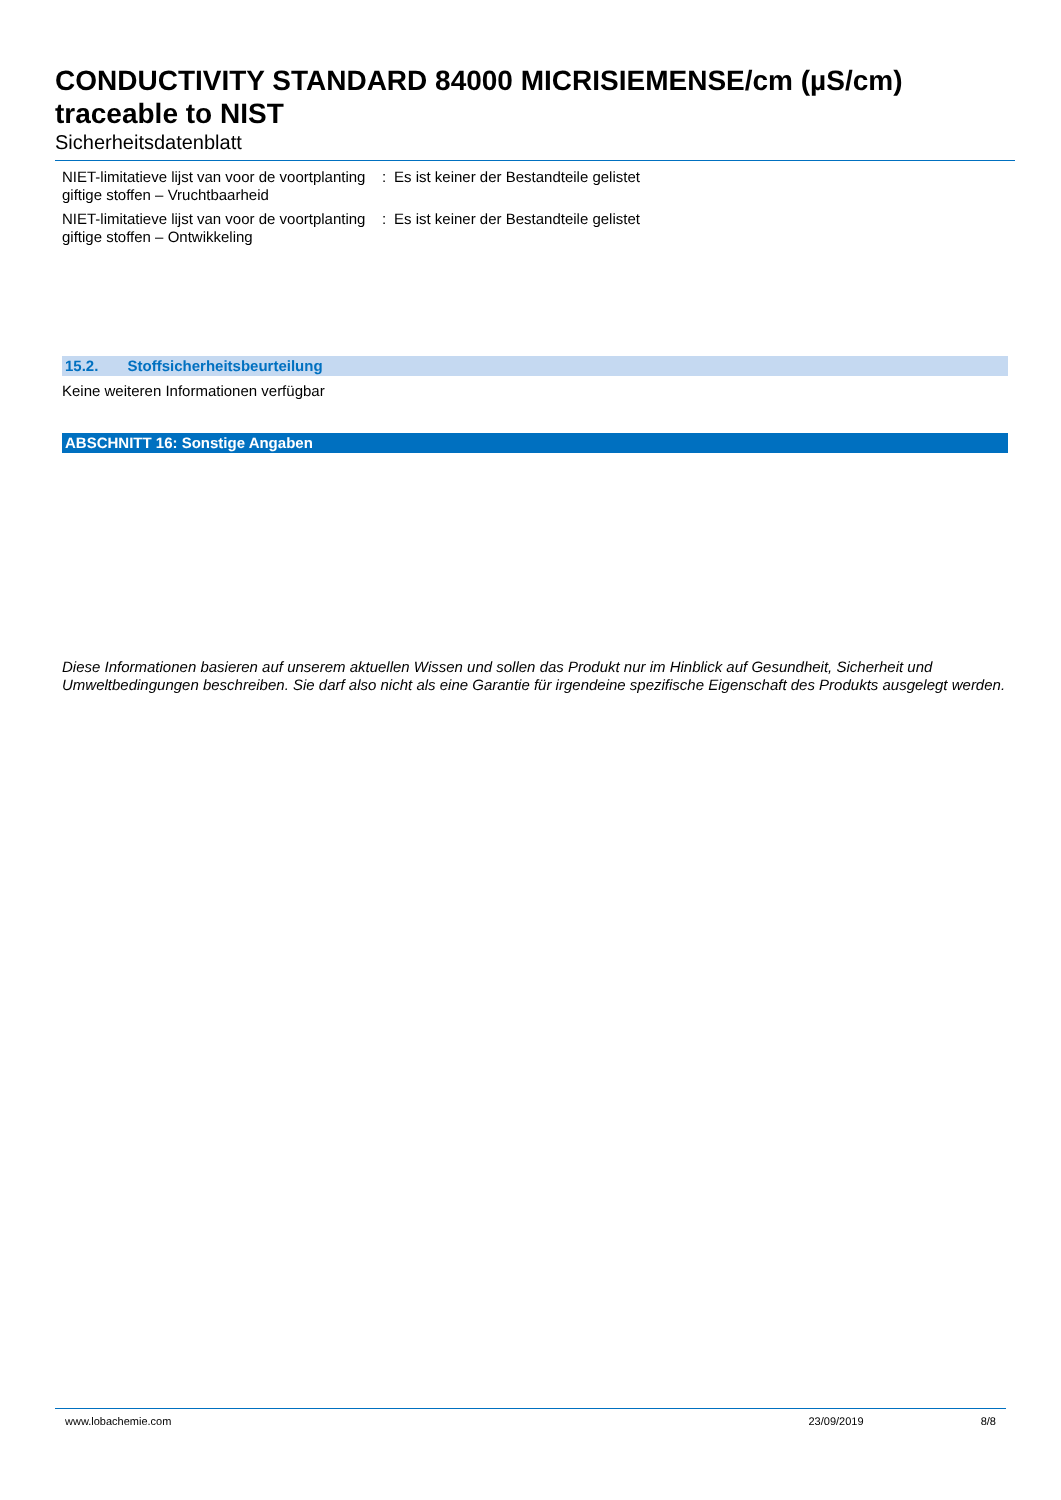CONDUCTIVITY STANDARD 84000 MICRISIEMENSE/cm (µS/cm) traceable to NIST
Sicherheitsdatenblatt
NIET-limitatieve lijst van voor de voortplanting giftige stoffen – Vruchtbaarheid
: Es ist keiner der Bestandteile gelistet
NIET-limitatieve lijst van voor de voortplanting giftige stoffen – Ontwikkeling
: Es ist keiner der Bestandteile gelistet
15.2. Stoffsicherheitsbeurteilung
Keine weiteren Informationen verfügbar
ABSCHNITT 16: Sonstige Angaben
Diese Informationen basieren auf unserem aktuellen Wissen und sollen das Produkt nur im Hinblick auf Gesundheit, Sicherheit und Umweltbedingungen beschreiben. Sie darf also nicht als eine Garantie für irgendeine spezifische Eigenschaft des Produkts ausgelegt werden.
www.lobachemie.com 23/09/2019 8/8